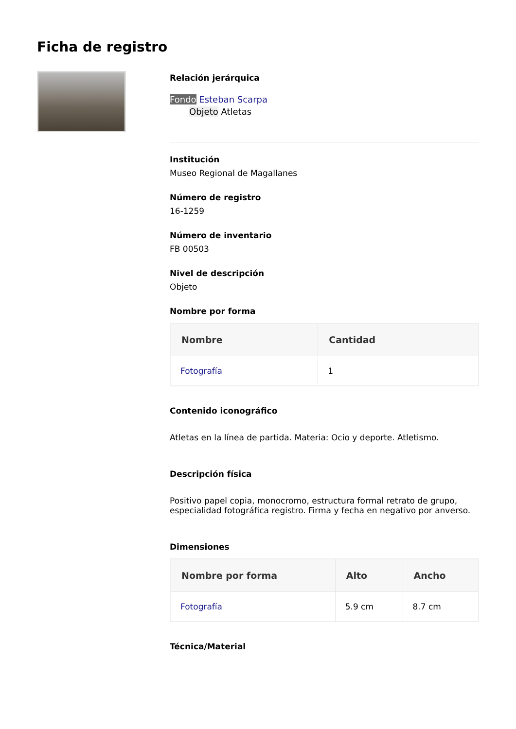Ficha de registro
Relación jerárquica
Fondo Esteban Scarpa
Objeto Atletas
Institución
Museo Regional de Magallanes
Número de registro
16-1259
Número de inventario
FB 00503
Nivel de descripción
Objeto
Nombre por forma
| Nombre | Cantidad |
| --- | --- |
| Fotografía | 1 |
Contenido iconográfico
Atletas en la línea de partida. Materia: Ocio y deporte. Atletismo.
Descripción física
Positivo papel copia, monocromo, estructura formal retrato de grupo, especialidad fotográfica registro. Firma y fecha en negativo por anverso.
Dimensiones
| Nombre por forma | Alto | Ancho |
| --- | --- | --- |
| Fotografía | 5.9 cm | 8.7 cm |
Técnica/Material